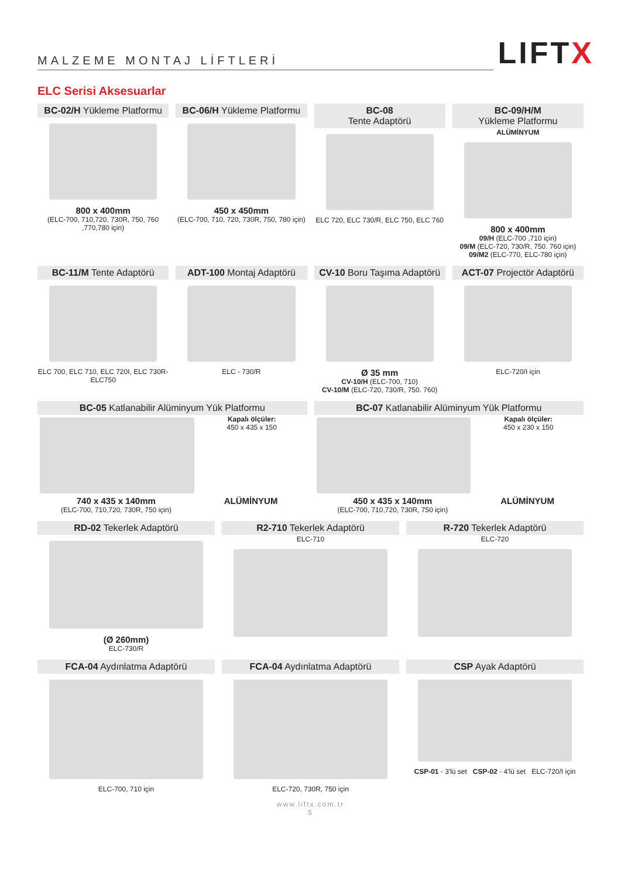MALZEME MONTAJ LİFTLERİ
LIFTX
ELC Serisi Aksesuarlar
BC-02/H Yükleme Platformu
800 x 400mm
(ELC-700, 710,720, 730R, 750, 760 ,770,780 için)
BC-06/H Yükleme Platformu
450 x 450mm
(ELC-700, 710, 720, 730R, 750, 780 için)
BC-08
Tente Adaptörü
ELC 720, ELC 730/R, ELC 750, ELC 760
BC-09/H/M
Yükleme Platformu
ALÜMİNYUM
800 x 400mm
09/H (ELC-700 ,710 için)
09/M (ELC-720, 730/R, 750. 760 için)
09/M2 (ELC-770, ELC-780 için)
BC-11/M Tente Adaptörü
ELC 700, ELC 710, ELC 720I, ELC 730R-ELC750
ADT-100 Montaj Adaptörü
ELC - 730/R
CV-10 Boru Taşıma Adaptörü
Ø 35 mm
CV-10/H (ELC-700, 710)
CV-10/M (ELC-720, 730/R, 750. 760)
ACT-07 Projectör Adaptörü
ELC-720/I için
BC-05 Katlanabilir Alüminyum Yük Platformu
Kapalı ölçüler:
450 x 435 x 150
740 x 435 x 140mm
(ELC-700, 710,720, 730R, 750 için)
ALÜMİNYUM
BC-07 Katlanabilir Alüminyum Yük Platformu
Kapalı ölçüler:
450 x 230 x 150
450 x 435 x 140mm
(ELC-700, 710,720, 730R, 750 için)
ALÜMİNYUM
RD-02 Tekerlek Adaptörü
(Ø 260mm)
ELC-730/R
R2-710 Tekerlek Adaptörü
ELC-710
R-720 Tekerlek Adaptörü
ELC-720
FCA-04 Aydınlatma Adaptörü
ELC-700, 710 için
FCA-04 Aydınlatma Adaptörü
ELC-720, 730R, 750 için
CSP Ayak Adaptörü
CSP-01 - 3'lü set CSP-02 - 4'lü set ELC-720/I için
www.liftx.com.tr
5